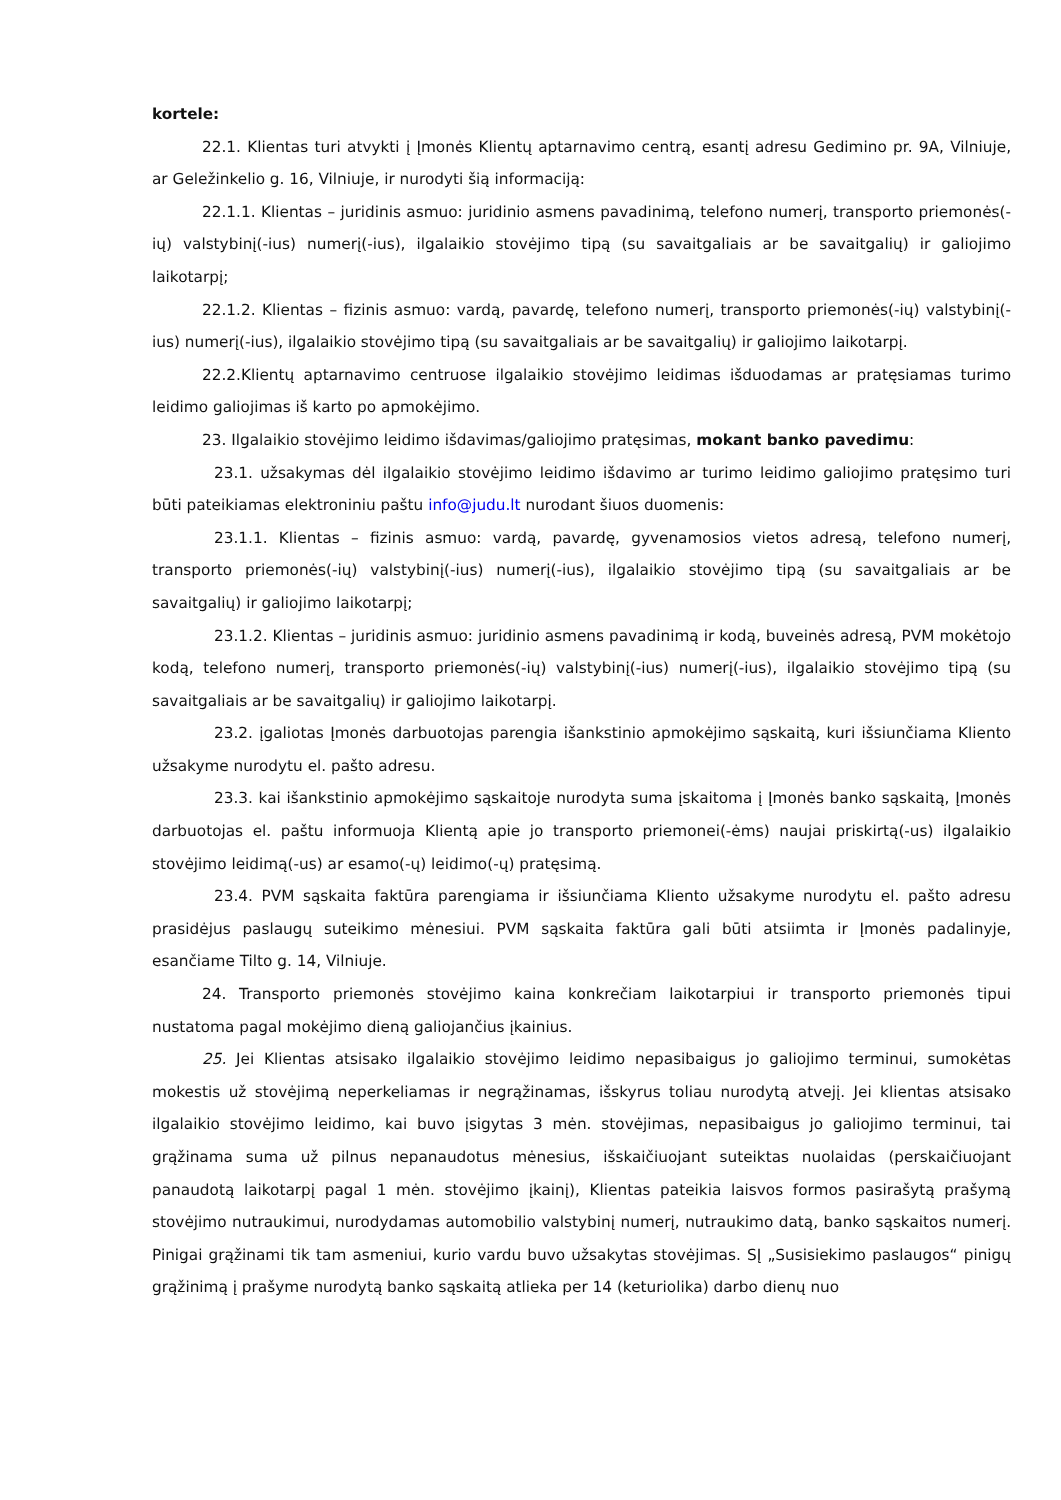kortele:
22.1. Klientas turi atvykti į Įmonės Klientų aptarnavimo centrą, esantį adresu Gedimino pr. 9A, Vilniuje, ar Geležinkelio g. 16, Vilniuje, ir nurodyti šią informaciją:
22.1.1. Klientas – juridinis asmuo: juridinio asmens pavadinimą, telefono numerį, transporto priemonės(-ių) valstybinį(-ius) numerį(-ius), ilgalaikio stovėjimo tipą (su savaitgaliais ar be savaitgalių) ir galiojimo laikotarpį;
22.1.2. Klientas – fizinis asmuo: vardą, pavardę, telefono numerį, transporto priemonės(-ių) valstybinį(-ius) numerį(-ius), ilgalaikio stovėjimo tipą (su savaitgaliais ar be savaitgalių) ir galiojimo laikotarpį.
22.2.Klientų aptarnavimo centruose ilgalaikio stovėjimo leidimas išduodamas ar pratęsiamas turimo leidimo galiojimas iš karto po apmokėjimo.
23. Ilgalaikio stovėjimo leidimo išdavimas/galiojimo pratęsimas, mokant banko pavedimu:
23.1. užsakymas dėl ilgalaikio stovėjimo leidimo išdavimo ar turimo leidimo galiojimo pratęsimo turi būti pateikiamas elektroniniu paštu info@judu.lt nurodant šiuos duomenis:
23.1.1. Klientas – fizinis asmuo: vardą, pavardę, gyvenamosios vietos adresą, telefono numerį, transporto priemonės(-ių) valstybinį(-ius) numerį(-ius), ilgalaikio stovėjimo tipą (su savaitgaliais ar be savaitgalių) ir galiojimo laikotarpį;
23.1.2. Klientas – juridinis asmuo: juridinio asmens pavadinimą ir kodą, buveinės adresą, PVM mokėtojo kodą, telefono numerį, transporto priemonės(-ių) valstybinį(-ius) numerį(-ius), ilgalaikio stovėjimo tipą (su savaitgaliais ar be savaitgalių) ir galiojimo laikotarpį.
23.2. įgaliotas Įmonės darbuotojas parengia išankstinio apmokėjimo sąskaitą, kuri išsiunčiama Kliento užsakyme nurodytu el. pašto adresu.
23.3. kai išankstinio apmokėjimo sąskaitoje nurodyta suma įskaitoma į Įmonės banko sąskaitą, Įmonės darbuotojas el. paštu informuoja Klientą apie jo transporto priemonei(-ėms) naujai priskirtą(-us) ilgalaikio stovėjimo leidimą(-us) ar esamo(-ų) leidimo(-ų) pratęsimą.
23.4. PVM sąskaita faktūra parengiama ir išsiunčiama Kliento užsakyme nurodytu el. pašto adresu prasidėjus paslaugų suteikimo mėnesiui. PVM sąskaita faktūra gali būti atsiimta ir Įmonės padalinyje, esančiame Tilto g. 14, Vilniuje.
24. Transporto priemonės stovėjimo kaina konkrečiam laikotarpiui ir transporto priemonės tipui nustatoma pagal mokėjimo dieną galiojančius įkainius.
25. Jei Klientas atsisako ilgalaikio stovėjimo leidimo nepasibaigus jo galiojimo terminui, sumokėtas mokestis už stovėjimą neperkeliamas ir negrąžinamas, išskyrus toliau nurodytą atvejį. Jei klientas atsisako ilgalaikio stovėjimo leidimo, kai buvo įsigytas 3 mėn. stovėjimas, nepasibaigus jo galiojimo terminui, tai grąžinama suma už pilnus nepanaudotus mėnesius, išskaičiuojant suteiktas nuolaidas (perskaičiuojant panaudotą laikotarpį pagal 1 mėn. stovėjimo įkainį), Klientas pateikia laisvos formos pasirašytą prašymą stovėjimo nutraukimui, nurodydamas automobilio valstybinį numerį, nutraukimo datą, banko sąskaitos numerį. Pinigai grąžinami tik tam asmeniui, kurio vardu buvo užsakytas stovėjimas. SĮ „Susisiekimo paslaugos“ pinigų grąžinimą į prašyme nurodytą banko sąskaitą atlieka per 14 (keturiolika) darbo dienų nuo